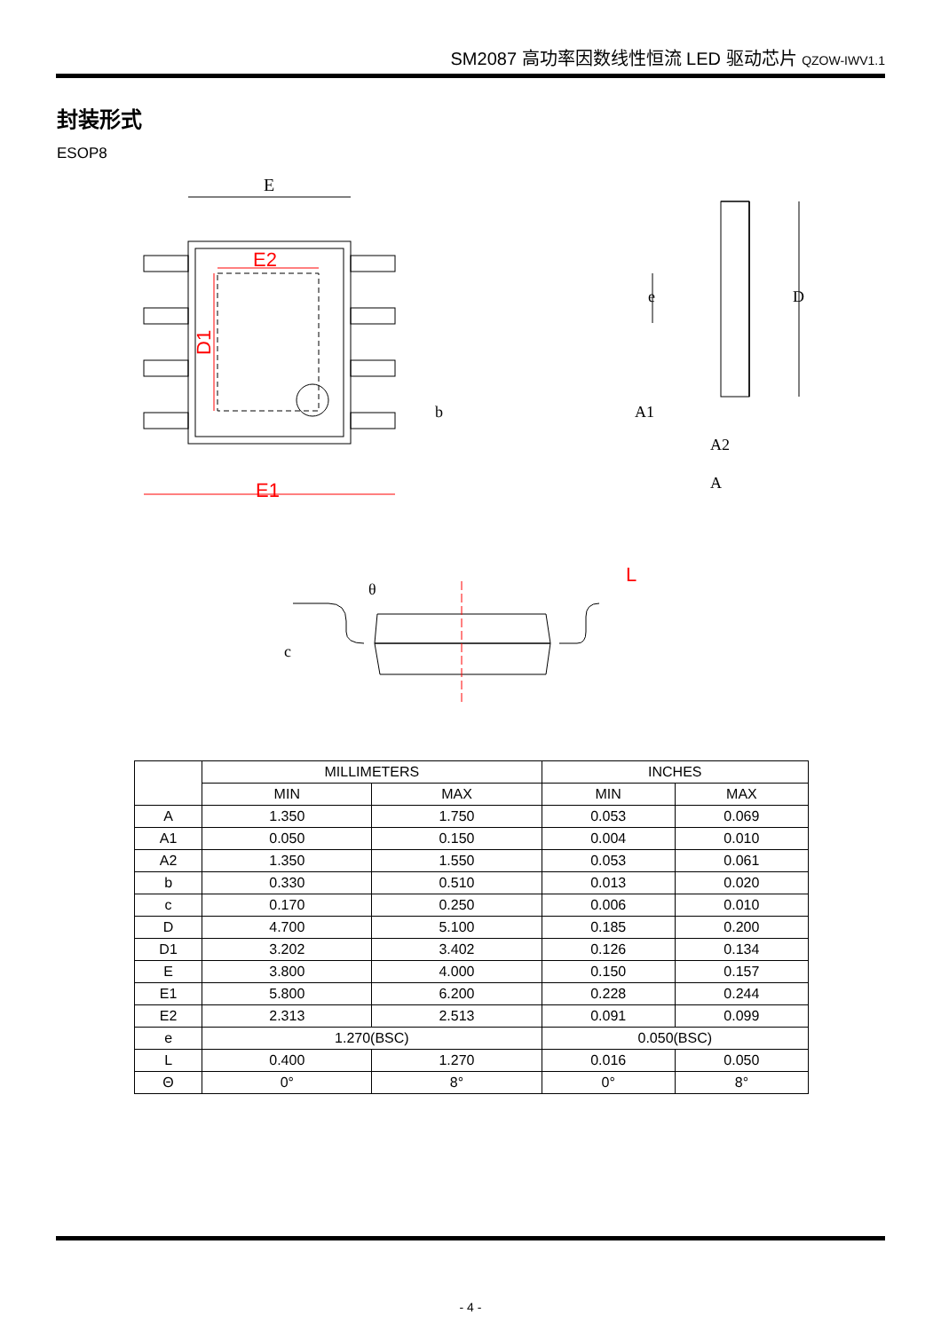SM2087 高功率因数线性恒流 LED 驱动芯片 QZOW-IWV1.1
封装形式
ESOP8
E
E1
E2
D1
D
e
A1
A2
A
b
θ
L
c
| | MILLIMETERS | | INCHES | |
| --- | --- | --- | --- | --- |
| | MIN | MAX | MIN | MAX |
| A | 1.350 | 1.750 | 0.053 | 0.069 |
| A1 | 0.050 | 0.150 | 0.004 | 0.010 |
| A2 | 1.350 | 1.550 | 0.053 | 0.061 |
| b | 0.330 | 0.510 | 0.013 | 0.020 |
| c | 0.170 | 0.250 | 0.006 | 0.010 |
| D | 4.700 | 5.100 | 0.185 | 0.200 |
| D1 | 3.202 | 3.402 | 0.126 | 0.134 |
| E | 3.800 | 4.000 | 0.150 | 0.157 |
| E1 | 5.800 | 6.200 | 0.228 | 0.244 |
| E2 | 2.313 | 2.513 | 0.091 | 0.099 |
| e | 1.270(BSC) | | 0.050(BSC) | |
| L | 0.400 | 1.270 | 0.016 | 0.050 |
| Θ | 0° | 8° | 0° | 8° |
- 4 -